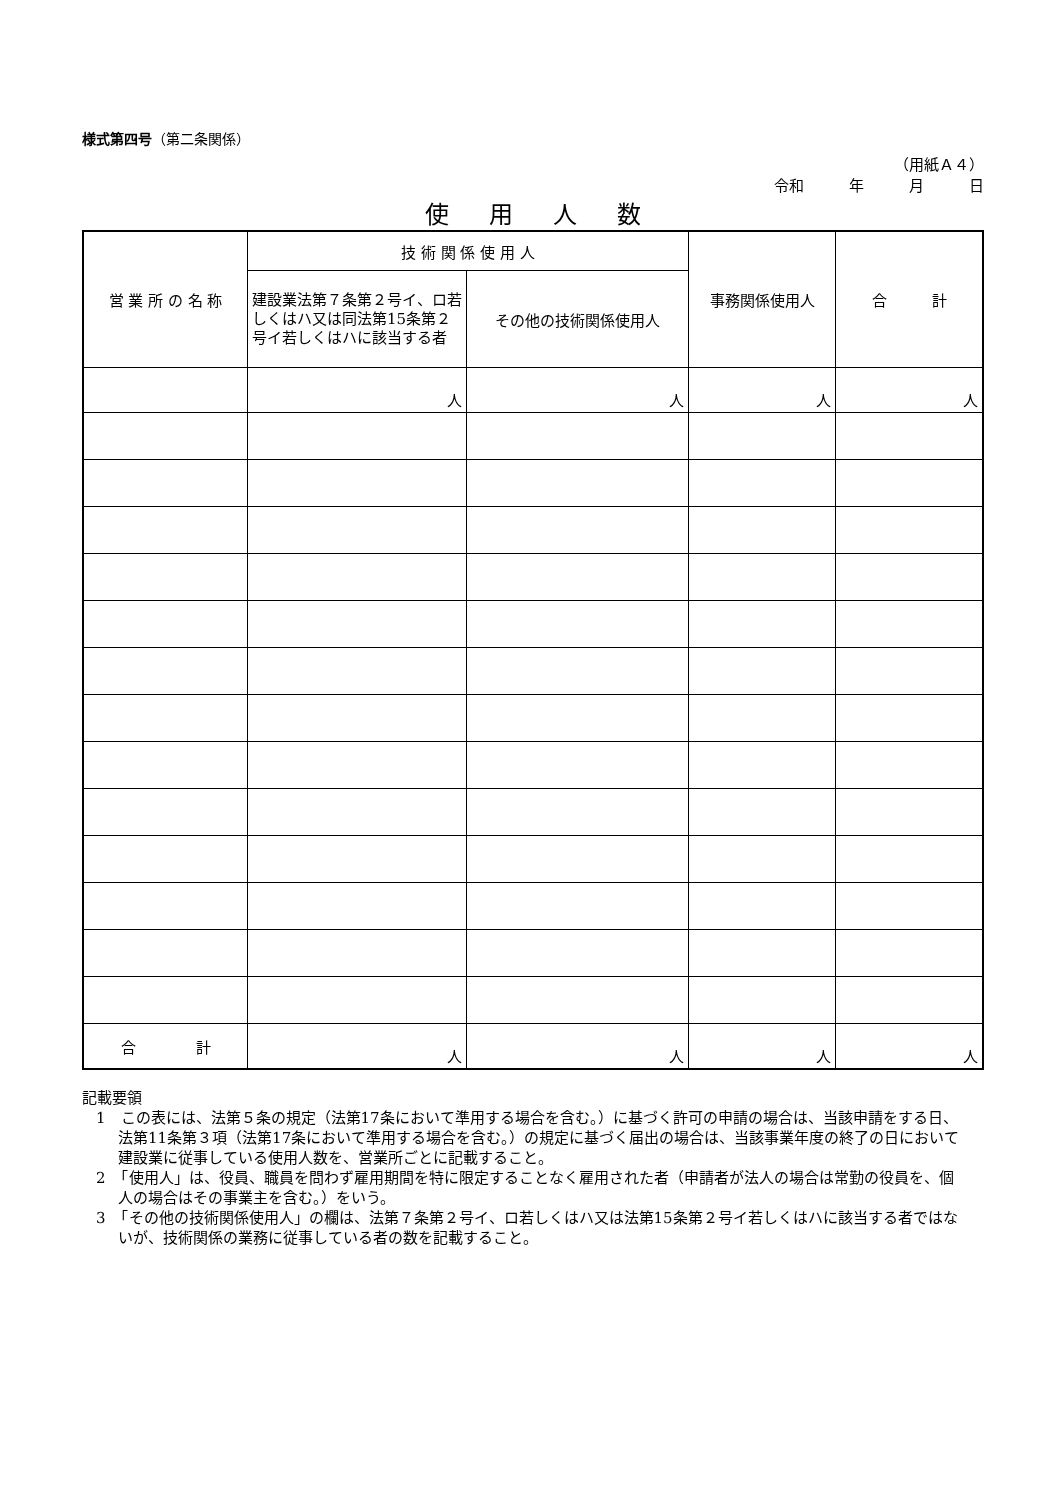様式第四号（第二条関係）
（用紙Ａ４）
令和　　　年　　　月　　　日
使用人数
| 営 業 所 の 名 称 | 技 術 関 係 使 用 人 | | 事務関係使用人 | 合 計 |
| --- | --- | --- | --- | --- |
| | 建設業法第７条第２号イ、ロ若しくはハ又は同法第15条第２号イ若しくはハに該当する者 | その他の技術関係使用人 | | |
| | 人 | 人 | 人 | 人 |
| 合 計 | 人 | 人 | 人 | 人 |
記載要領
1　この表には、法第５条の規定（法第17条において準用する場合を含む。）に基づく許可の申請の場合は、当該申請をする日、法第11条第３項（法第17条において準用する場合を含む。）の規定に基づく届出の場合は、当該事業年度の終了の日において建設業に従事している使用人数を、営業所ごとに記載すること。
2　「使用人」は、役員、職員を問わず雇用期間を特に限定することなく雇用された者（申請者が法人の場合は常勤の役員を、個人の場合はその事業主を含む。）をいう。
3　「その他の技術関係使用人」の欄は、法第７条第２号イ、ロ若しくはハ又は法第15条第２号イ若しくはハに該当する者ではないが、技術関係の業務に従事している者の数を記載すること。